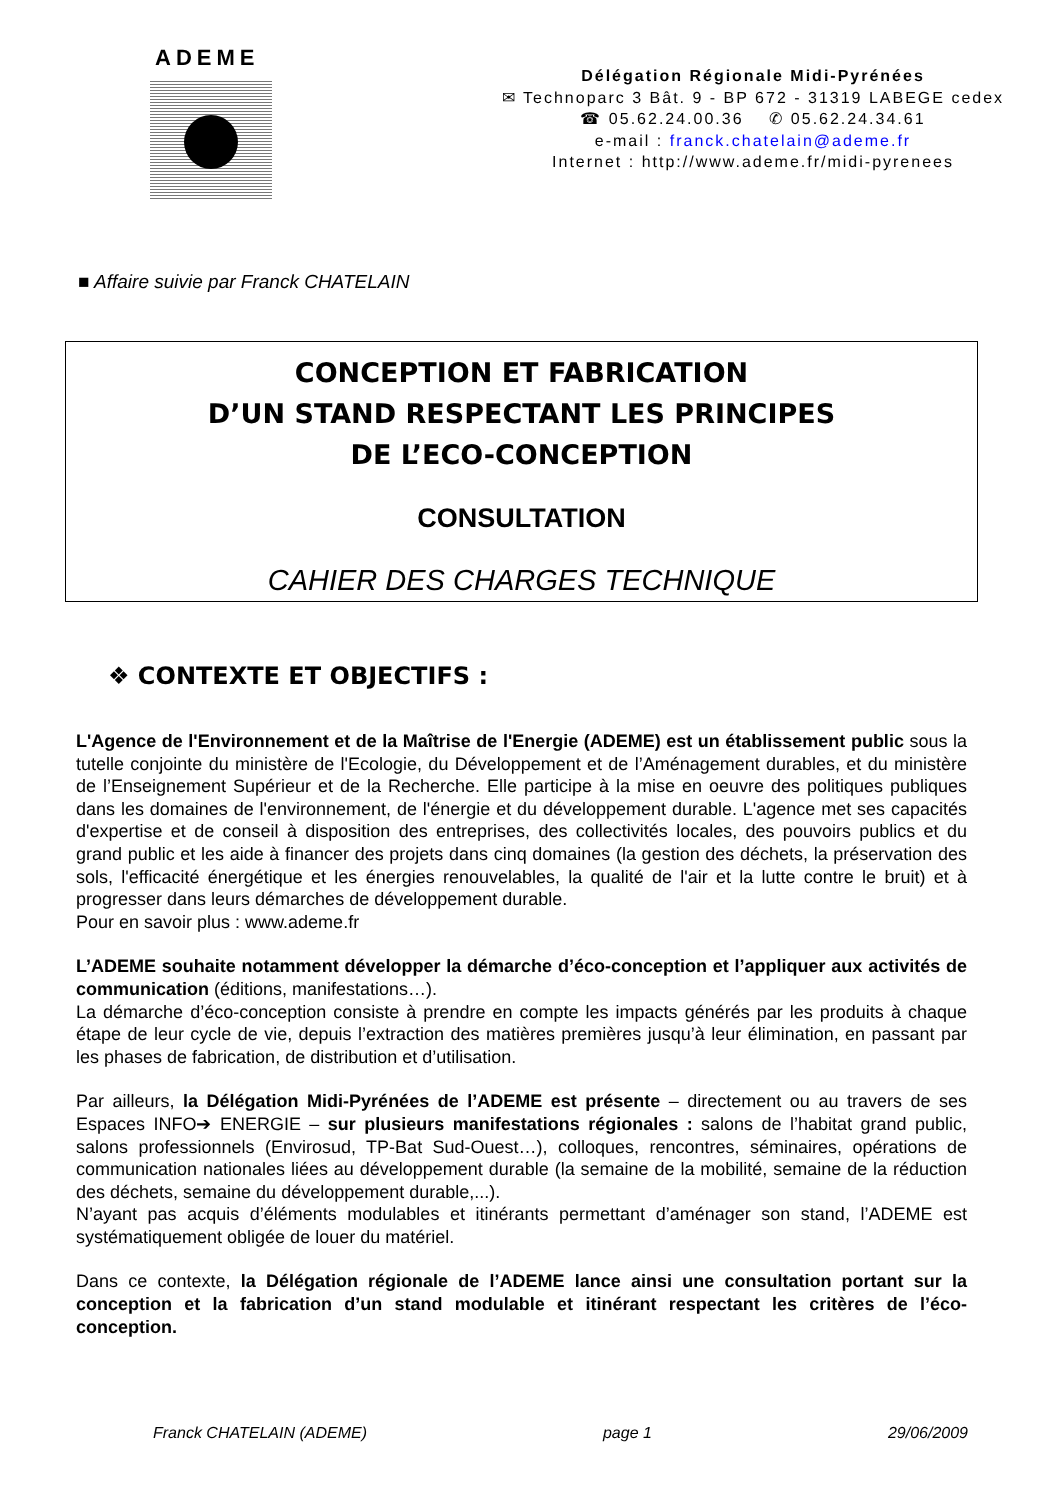ADEME
Délégation Régionale Midi-Pyrénées
✉ Technoparc 3 Bât. 9 - BP 672 - 31319 LABEGE cedex
☎ 05.62.24.00.36 ✆ 05.62.24.34.61
e-mail : franck.chatelain@ademe.fr
Internet : http://www.ademe.fr/midi-pyrenees
■ Affaire suivie par Franck CHATELAIN
CONCEPTION ET FABRICATION
D’UN STAND RESPECTANT LES PRINCIPES
DE L’ECO-CONCEPTION
CONSULTATION
CAHIER DES CHARGES TECHNIQUE
❖ CONTEXTE ET OBJECTIFS :
L'Agence de l'Environnement et de la Maîtrise de l'Energie (ADEME) est un établissement public sous la tutelle conjointe du ministère de l'Ecologie, du Développement et de l’Aménagement durables, et du ministère de l’Enseignement Supérieur et de la Recherche. Elle participe à la mise en oeuvre des politiques publiques dans les domaines de l'environnement, de l'énergie et du développement durable. L'agence met ses capacités d'expertise et de conseil à disposition des entreprises, des collectivités locales, des pouvoirs publics et du grand public et les aide à financer des projets dans cinq domaines (la gestion des déchets, la préservation des sols, l'efficacité énergétique et les énergies renouvelables, la qualité de l'air et la lutte contre le bruit) et à progresser dans leurs démarches de développement durable.
Pour en savoir plus : www.ademe.fr
L’ADEME souhaite notamment développer la démarche d’éco-conception et l’appliquer aux activités de communication (éditions, manifestations…).
La démarche d’éco-conception consiste à prendre en compte les impacts générés par les produits à chaque étape de leur cycle de vie, depuis l’extraction des matières premières jusqu’à leur élimination, en passant par les phases de fabrication, de distribution et d’utilisation.
Par ailleurs, la Délégation Midi-Pyrénées de l’ADEME est présente – directement ou au travers de ses Espaces INFO➔ ENERGIE – sur plusieurs manifestations régionales : salons de l’habitat grand public, salons professionnels (Envirosud, TP-Bat Sud-Ouest…), colloques, rencontres, séminaires, opérations de communication nationales liées au développement durable (la semaine de la mobilité, semaine de la réduction des déchets, semaine du développement durable,...).
N’ayant pas acquis d’éléments modulables et itinérants permettant d’aménager son stand, l’ADEME est systématiquement obligée de louer du matériel.
Dans ce contexte, la Délégation régionale de l’ADEME lance ainsi une consultation portant sur la conception et la fabrication d’un stand modulable et itinérant respectant les critères de l’éco-conception.
Franck CHATELAIN (ADEME) page 1 29/06/2009